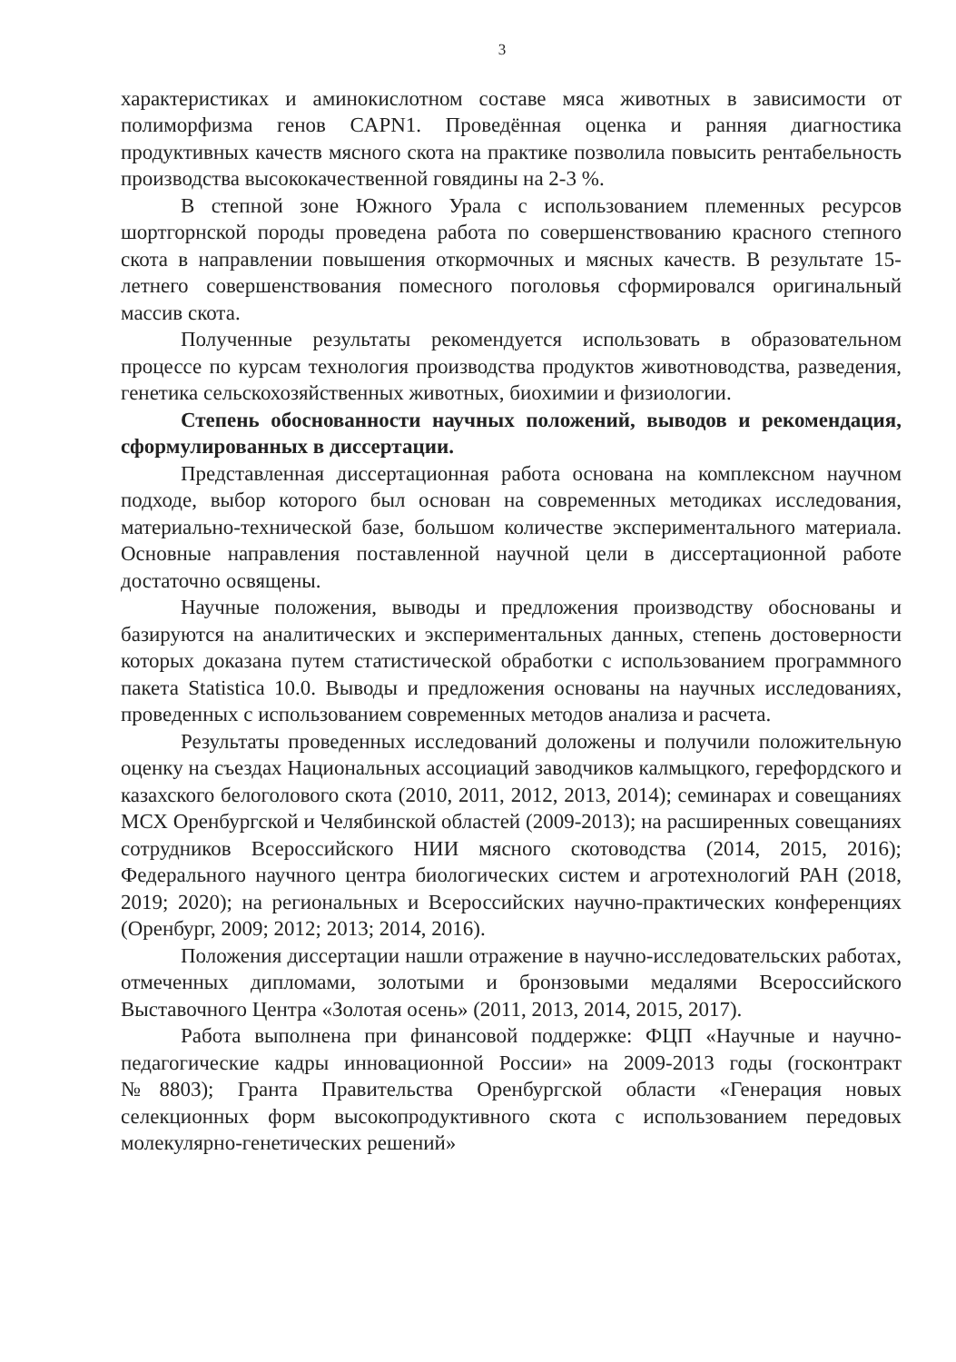3
характеристиках и аминокислотном составе мяса животных в зависимости от полиморфизма генов CAPN1. Проведённая оценка и ранняя диагностика продуктивных качеств мясного скота на практике позволила повысить рентабельность производства высококачественной говядины на 2-3 %.
В степной зоне Южного Урала с использованием племенных ресурсов шортгорнской породы проведена работа по совершенствованию красного степного скота в направлении повышения откормочных и мясных качеств. В результате 15-летнего совершенствования помесного поголовья сформировался оригинальный массив скота.
Полученные результаты рекомендуется использовать в образовательном процессе по курсам технология производства продуктов животноводства, разведения, генетика сельскохозяйственных животных, биохимии и физиологии.
Степень обоснованности научных положений, выводов и рекомендация, сформулированных в диссертации.
Представленная диссертационная работа основана на комплексном научном подходе, выбор которого был основан на современных методиках исследования, материально-технической базе, большом количестве экспериментального материала. Основные направления поставленной научной цели в диссертационной работе достаточно освящены.
Научные положения, выводы и предложения производству обоснованы и базируются на аналитических и экспериментальных данных, степень достоверности которых доказана путем статистической обработки с использованием программного пакета Statistica 10.0. Выводы и предложения основаны на научных исследованиях, проведенных с использованием современных методов анализа и расчета.
Результаты проведенных исследований доложены и получили положительную оценку на съездах Национальных ассоциаций заводчиков калмыцкого, герефордского и казахского белоголового скота (2010, 2011, 2012, 2013, 2014); семинарах и совещаниях МСХ Оренбургской и Челябинской областей (2009-2013); на расширенных совещаниях сотрудников Всероссийского НИИ мясного скотоводства (2014, 2015, 2016); Федерального научного центра биологических систем и агротехнологий РАН (2018, 2019; 2020); на региональных и Всероссийских научно-практических конференциях (Оренбург, 2009; 2012; 2013; 2014, 2016).
Положения диссертации нашли отражение в научно-исследовательских работах, отмеченных дипломами, золотыми и бронзовыми медалями Всероссийского Выставочного Центра «Золотая осень» (2011, 2013, 2014, 2015, 2017).
Работа выполнена при финансовой поддержке: ФЦП «Научные и научно-педагогические кадры инновационной России» на 2009-2013 годы (госконтракт №8803); Гранта Правительства Оренбургской области «Генерация новых селекционных форм высокопродуктивного скота с использованием передовых молекулярно-генетических решений»